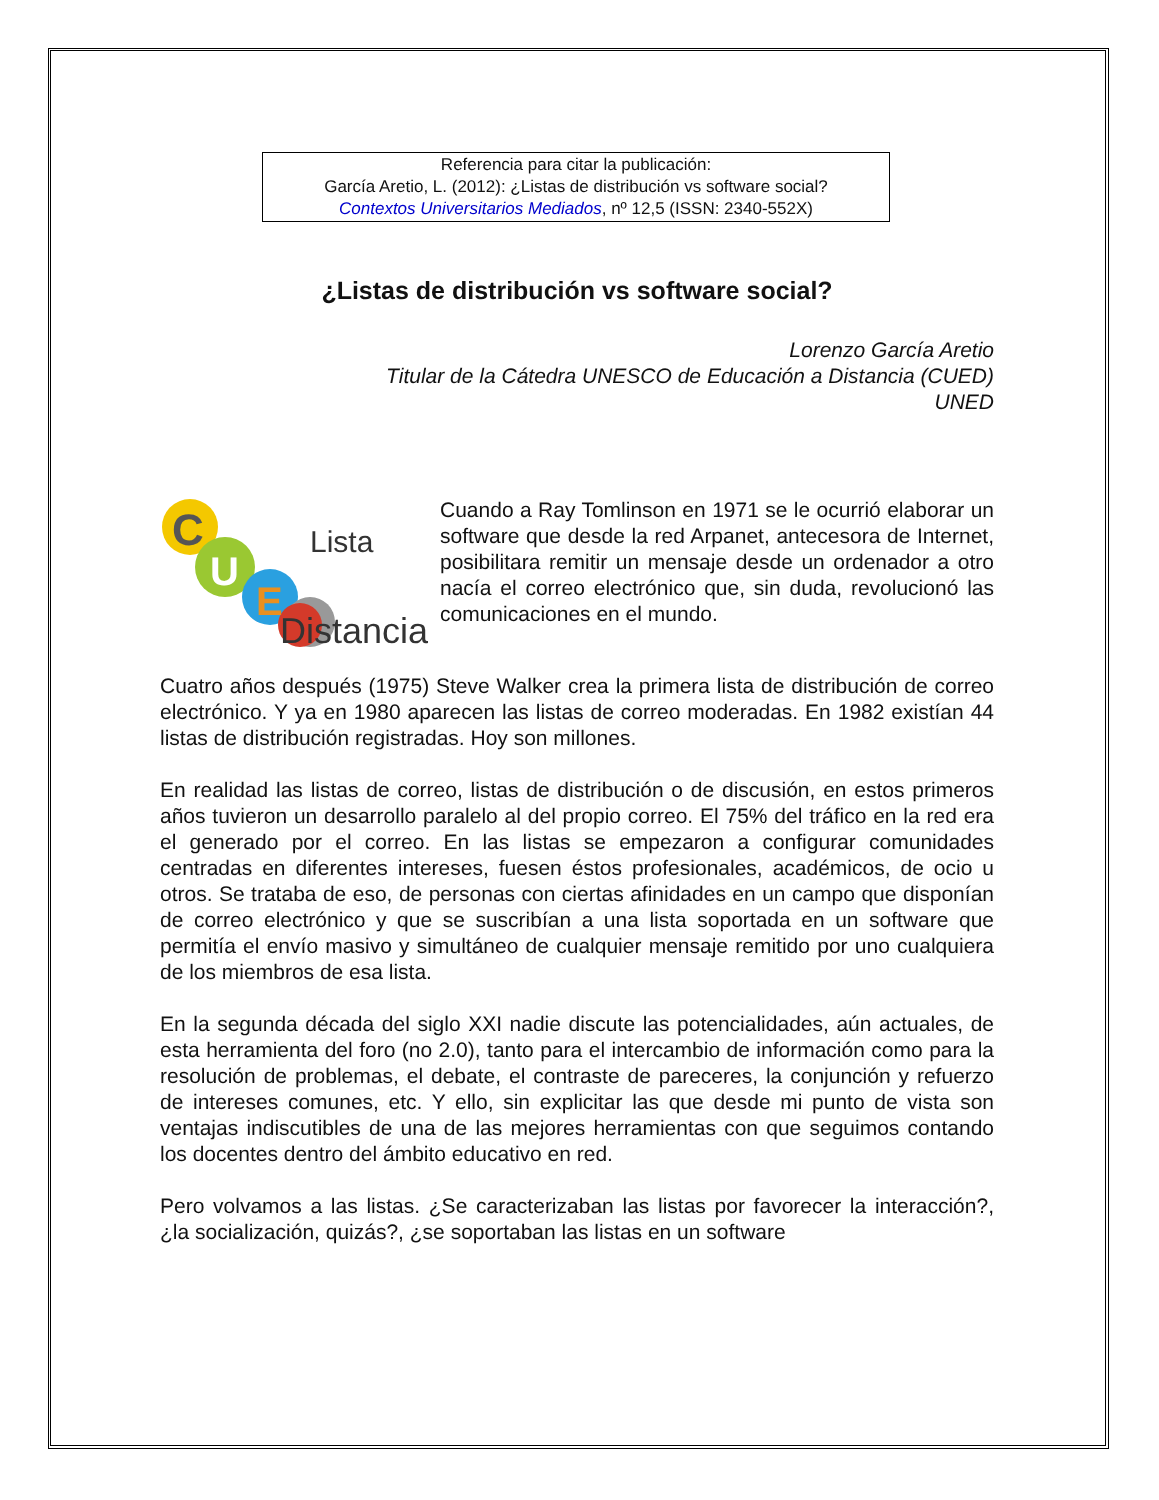Referencia para citar la publicación:
García Aretio, L. (2012): ¿Listas de distribución vs software social?
Contextos Universitarios Mediados, nº 12,5 (ISSN: 2340-552X)
¿Listas de distribución vs software social?
Lorenzo García Aretio
Titular de la Cátedra UNESCO de Educación a Distancia (CUED)
UNED
C
U
E
Lista
Distancia
Cuando a Ray Tomlinson en 1971 se le ocurrió elaborar un software que desde la red Arpanet, antecesora de Internet, posibilitara remitir un mensaje desde un ordenador a otro nacía el correo electrónico que, sin duda, revolucionó las comunicaciones en el mundo.
Cuatro años después (1975) Steve Walker crea la primera lista de distribución de correo electrónico. Y ya en 1980 aparecen las listas de correo moderadas. En 1982 existían 44 listas de distribución registradas. Hoy son millones.
En realidad las listas de correo, listas de distribución o de discusión, en estos primeros años tuvieron un desarrollo paralelo al del propio correo. El 75% del tráfico en la red era el generado por el correo. En las listas se empezaron a configurar comunidades centradas en diferentes intereses, fuesen éstos profesionales, académicos, de ocio u otros. Se trataba de eso, de personas con ciertas afinidades en un campo que disponían de correo electrónico y que se suscribían a una lista soportada en un software que permitía el envío masivo y simultáneo de cualquier mensaje remitido por uno cualquiera de los miembros de esa lista.
En la segunda década del siglo XXI nadie discute las potencialidades, aún actuales, de esta herramienta del foro (no 2.0), tanto para el intercambio de información como para la resolución de problemas, el debate, el contraste de pareceres, la conjunción y refuerzo de intereses comunes, etc. Y ello, sin explicitar las que desde mi punto de vista son ventajas indiscutibles de una de las mejores herramientas con que seguimos contando los docentes dentro del ámbito educativo en red.
Pero volvamos a las listas. ¿Se caracterizaban las listas por favorecer la interacción?, ¿la socialización, quizás?, ¿se soportaban las listas en un software